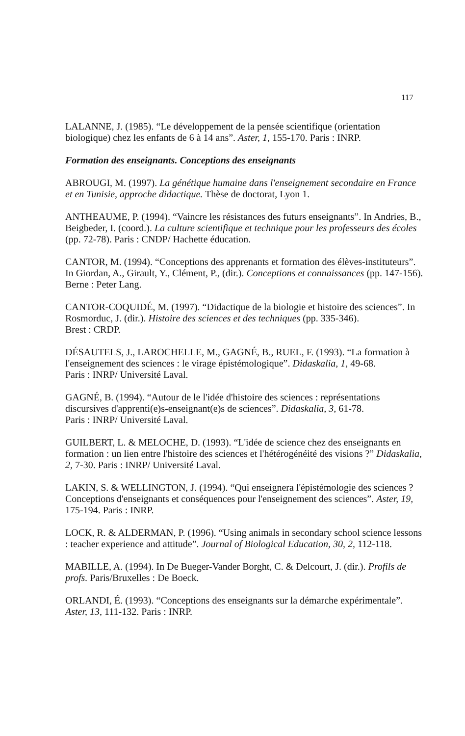117
LALANNE, J. (1985). “Le développement de la pensée scientifique (orientation biologique) chez les enfants de 6 à 14 ans”. Aster, 1, 155-170. Paris : INRP.
Formation des enseignants. Conceptions des enseignants
ABROUGI, M. (1997). La génétique humaine dans l'enseignement secondaire en France et en Tunisie, approche didactique. Thèse de doctorat, Lyon 1.
ANTHEAUME, P. (1994). “Vaincre les résistances des futurs enseignants”. In Andries, B., Beigbeder, I. (coord.). La culture scientifique et technique pour les professeurs des écoles (pp. 72-78). Paris : CNDP/ Hachette éducation.
CANTOR, M. (1994). “Conceptions des apprenants et formation des élèves-instituteurs”. In Giordan, A., Girault, Y., Clément, P., (dir.). Conceptions et connaissances (pp. 147-156). Berne : Peter Lang.
CANTOR-COQUIDÉ, M. (1997). “Didactique de la biologie et histoire des sciences”. In Rosmorduc, J. (dir.). Histoire des sciences et des techniques (pp. 335-346).
Brest : CRDP.
DÉSAUTELS, J., LAROCHELLE, M., GAGNÉ, B., RUEL, F. (1993). “La formation à l'enseignement des sciences : le virage épistémologique”. Didaskalia, 1, 49-68.
Paris : INRP/ Université Laval.
GAGNÉ, B. (1994). “Autour de le l'idée d'histoire des sciences : représentations discursives d'apprenti(e)s-enseignant(e)s de sciences”. Didaskalia, 3, 61-78.
Paris : INRP/ Université Laval.
GUILBERT, L. & MELOCHE, D. (1993). “L'idée de science chez des enseignants en formation : un lien entre l'histoire des sciences et l'hétérogénéité des visions ?” Didaskalia, 2, 7-30. Paris : INRP/ Université Laval.
LAKIN, S. & WELLINGTON, J. (1994). “Qui enseignera l'épistémologie des sciences ? Conceptions d'enseignants et conséquences pour l'enseignement des sciences”. Aster, 19, 175-194. Paris : INRP.
LOCK, R. & ALDERMAN, P. (1996). “Using animals in secondary school science lessons : teacher experience and attitude”. Journal of Biological Education, 30, 2, 112-118.
MABILLE, A. (1994). In De Bueger-Vander Borght, C. & Delcourt, J. (dir.). Profils de profs. Paris/Bruxelles : De Boeck.
ORLANDI, É. (1993). “Conceptions des enseignants sur la démarche expérimentale”. Aster, 13, 111-132. Paris : INRP.